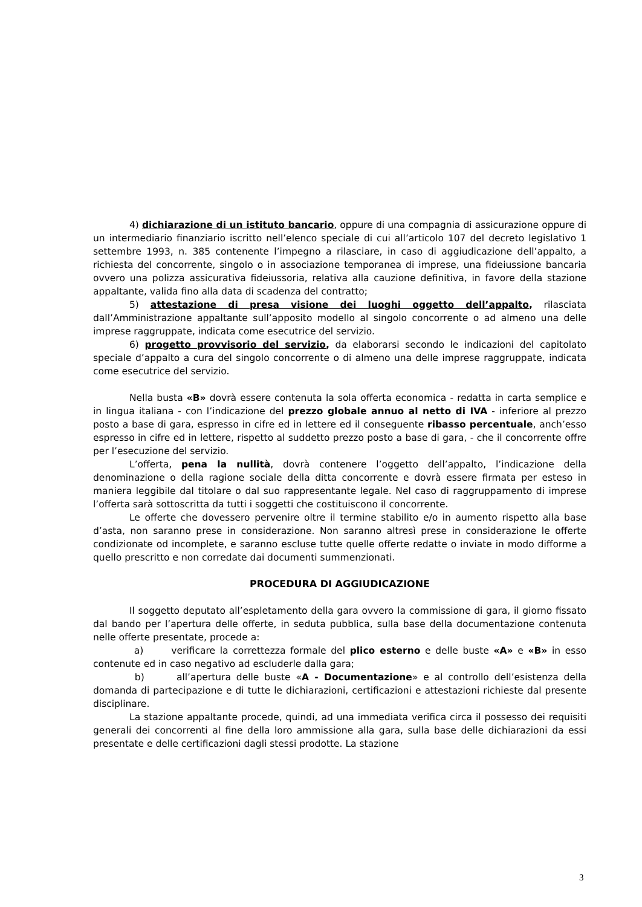4) dichiarazione di un istituto bancario, oppure di una compagnia di assicurazione oppure di un intermediario finanziario iscritto nell’elenco speciale di cui all’articolo 107 del decreto legislativo 1 settembre 1993, n. 385 contenente l’impegno a rilasciare, in caso di aggiudicazione dell’appalto, a richiesta del concorrente, singolo o in associazione temporanea di imprese, una fideiussione bancaria ovvero una polizza assicurativa fideiussoria, relativa alla cauzione definitiva, in favore della stazione appaltante, valida fino alla data di scadenza del contratto;
5) attestazione di presa visione dei luoghi oggetto dell’appalto, rilasciata dall’Amministrazione appaltante sull’apposito modello al singolo concorrente o ad almeno una delle imprese raggruppate, indicata come esecutrice del servizio.
6) progetto provvisorio del servizio, da elaborarsi secondo le indicazioni del capitolato speciale d’appalto a cura del singolo concorrente o di almeno una delle imprese raggruppate, indicata come esecutrice del servizio.
Nella busta «B» dovrà essere contenuta la sola offerta economica - redatta in carta semplice e in lingua italiana - con l’indicazione del prezzo globale annuo al netto di IVA - inferiore al prezzo posto a base di gara, espresso in cifre ed in lettere ed il conseguente ribasso percentuale, anch’esso espresso in cifre ed in lettere, rispetto al suddetto prezzo posto a base di gara, - che il concorrente offre per l’esecuzione del servizio.
L’offerta, pena la nullità, dovrà contenere l’oggetto dell’appalto, l’indicazione della denominazione o della ragione sociale della ditta concorrente e dovrà essere firmata per esteso in maniera leggibile dal titolare o dal suo rappresentante legale. Nel caso di raggruppamento di imprese l’offerta sarà sottoscritta da tutti i soggetti che costituiscono il concorrente.
Le offerte che dovessero pervenire oltre il termine stabilito e/o in aumento rispetto alla base d’asta, non saranno prese in considerazione. Non saranno altresì prese in considerazione le offerte condizionate od incomplete, e saranno escluse tutte quelle offerte redatte o inviate in modo difforme a quello prescritto e non corredate dai documenti summenzionati.
PROCEDURA DI AGGIUDICAZIONE
Il soggetto deputato all’espletamento della gara ovvero la commissione di gara, il giorno fissato dal bando per l’apertura delle offerte, in seduta pubblica, sulla base della documentazione contenuta nelle offerte presentate, procede a:
a) verificare la correttezza formale del plico esterno e delle buste «A» e «B» in esso contenute ed in caso negativo ad escluderle dalla gara;
b) all’apertura delle buste «A - Documentazione» e al controllo dell’esistenza della domanda di partecipazione e di tutte le dichiarazioni, certificazioni e attestazioni richieste dal presente disciplinare.
La stazione appaltante procede, quindi, ad una immediata verifica circa il possesso dei requisiti generali dei concorrenti al fine della loro ammissione alla gara, sulla base delle dichiarazioni da essi presentate e delle certificazioni dagli stessi prodotte. La stazione
3